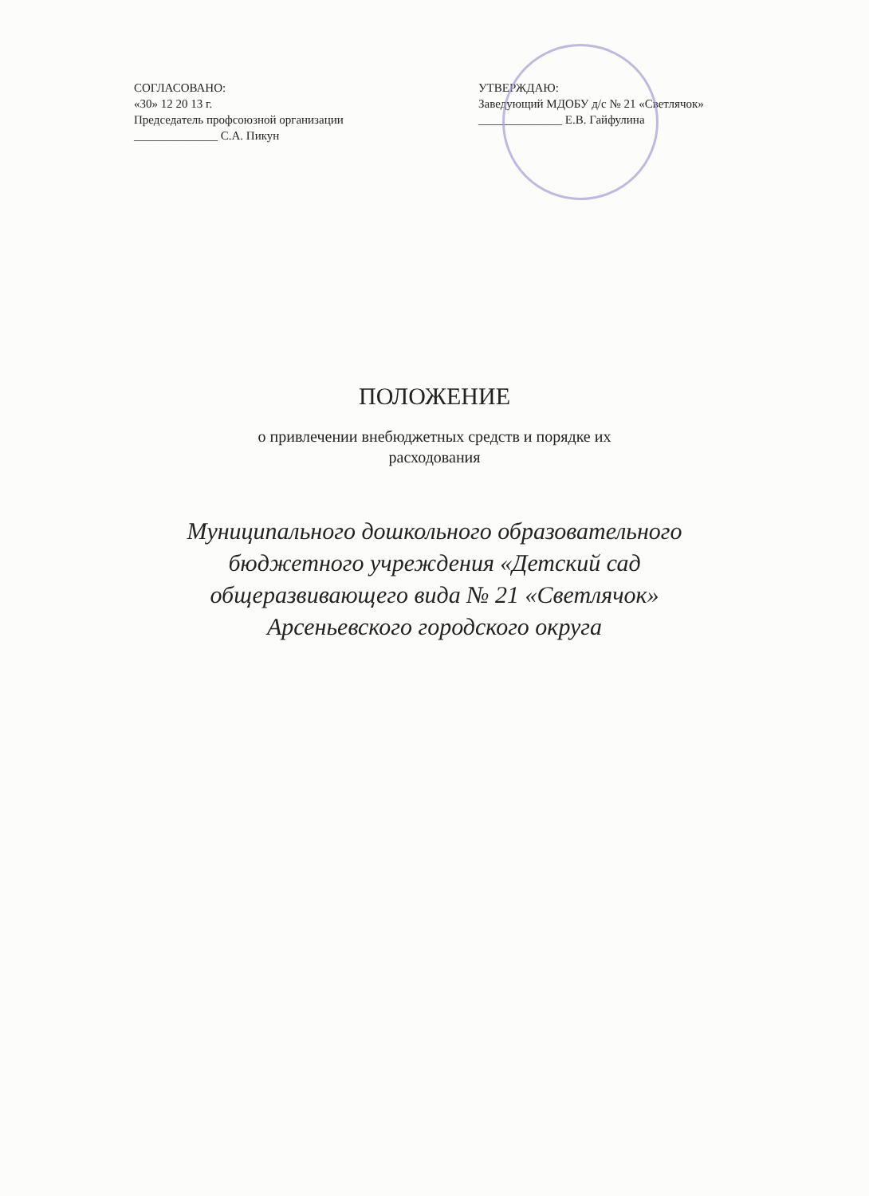СОГЛАСОВАНО:
«30» 12 20 13 г.
Председатель профсоюзной организации
______________ С.А. Пикун
УТВЕРЖДАЮ:
Заведующий МДОБУ д/с № 21 «Светлячок»
______________ Е.В. Гайфулина
ПОЛОЖЕНИЕ
о привлечении внебюджетных средств и порядке их расходования
Муниципального дошкольного образовательного бюджетного учреждения «Детский сад общеразвивающего вида № 21 «Светлячок» Арсеньевского городского округа